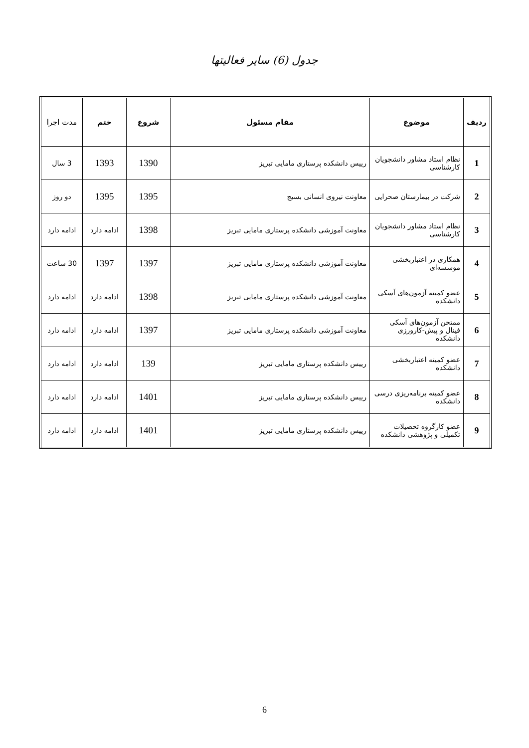جدول (6) سایر فعالیتها
| ردیف | موضوع | مقام مسئول | شروع | ختم | مدت اجرا |
| --- | --- | --- | --- | --- | --- |
| 1 | نظام استاد مشاور دانشجویان کارشناسی | رییس دانشکده پرستاری مامایی تبریز | 1390 | 1393 | 3 سال |
| 2 | شرکت در بیمارستان صحرایی | معاونت نیروی انسانی بسیج | 1395 | 1395 | دو روز |
| 3 | نظام استاد مشاور دانشجویان کارشناسی | معاونت آموزشی دانشکده پرستاری مامایی تبریز | 1398 | ادامه دارد | ادامه دارد |
| 4 | همکاری در اعتباربخشی موسسه‌ای | معاونت آموزشی دانشکده پرستاری مامایی تبریز | 1397 | 1397 | 30 ساعت |
| 5 | عضو کمیته آزمون‌های آسکی دانشکده | معاونت آموزشی دانشکده پرستاری مامایی تبریز | 1398 | ادامه دارد | ادامه دارد |
| 6 | ممتحن آزمون‌های آسکی فینال و پیش-کارورزی دانشکده | معاونت آموزشی دانشکده پرستاری مامایی تبریز | 1397 | ادامه دارد | ادامه دارد |
| 7 | عضو کمیته اعتباربخشی دانشکده | رییس دانشکده پرستاری مامایی تبریز | 139 | ادامه دارد | ادامه دارد |
| 8 | عضو کمیته برنامه‌ریزی درسی دانشکده | رییس دانشکده پرستاری مامایی تبریز | 1401 | ادامه دارد | ادامه دارد |
| 9 | عضو کارگروه تحصیلات تکمیلی و پژوهشی دانشکده | رییس دانشکده پرستاری مامایی تبریز | 1401 | ادامه دارد | ادامه دارد |
6